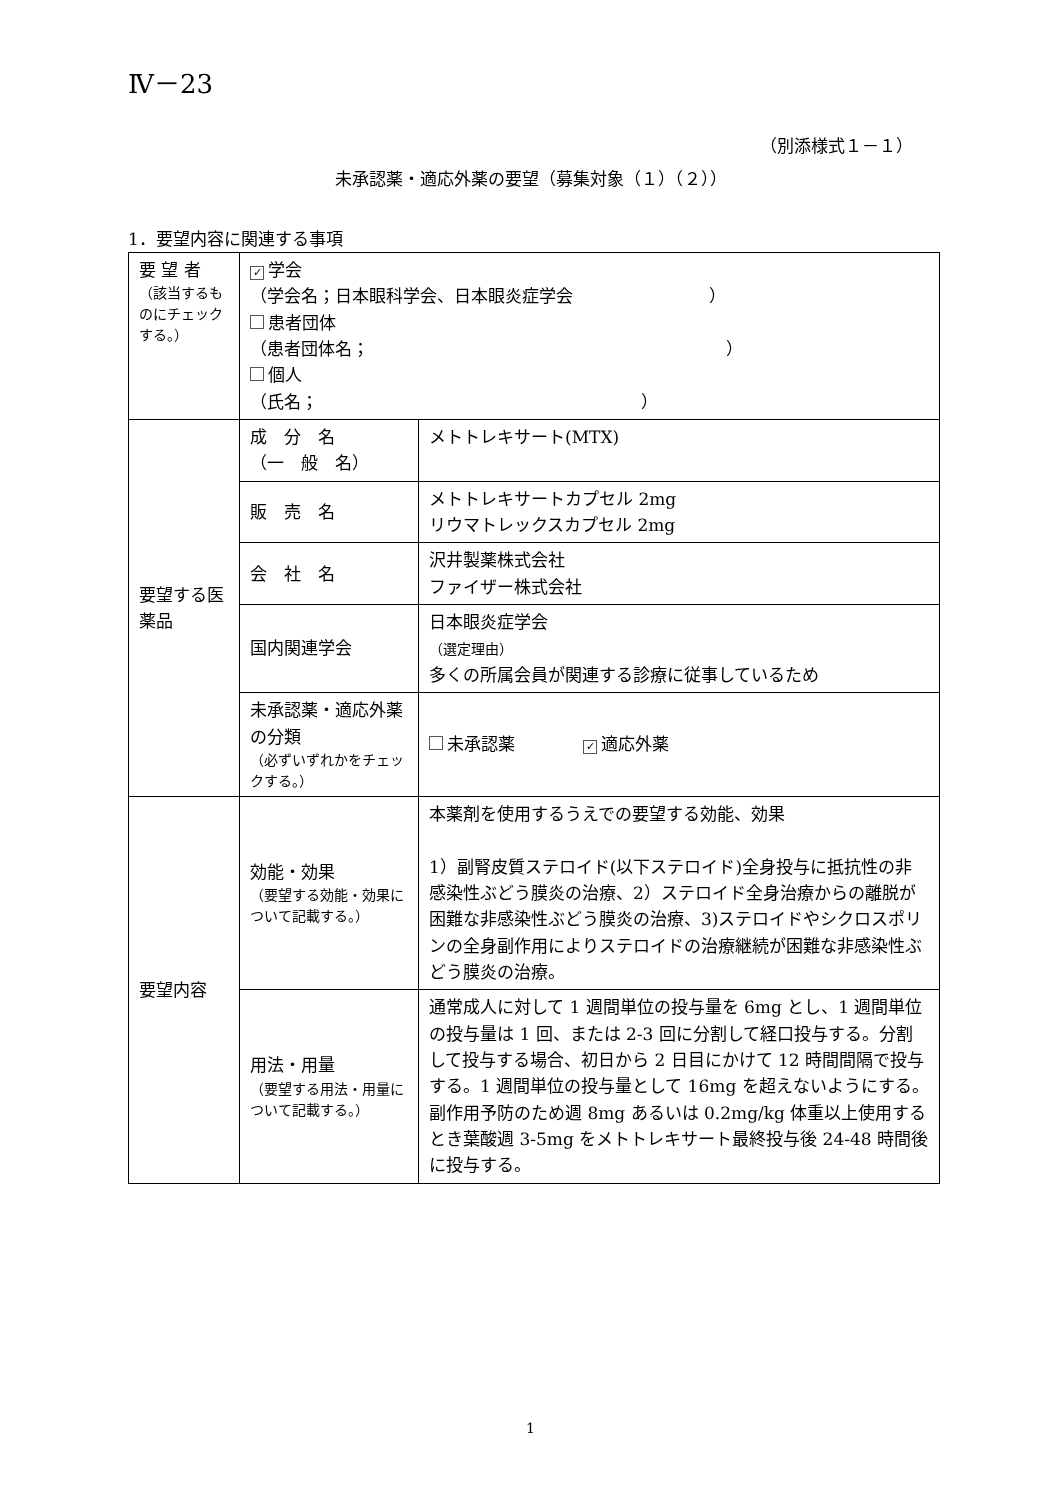Ⅳ－23
（別添様式１－１）
未承認薬・適応外薬の要望（募集対象（１）（２））
1．要望内容に関連する事項
| 要 望 者 （該当するものにチェックする。） | ✓ 学会 （学会名；日本眼科学会、日本眼炎症学会 ） 患者団体 （患者団体名； ） 個人 （氏名； ） | |
| 要望する医薬品 | 成 分 名 （一 般 名） | メトトレキサート(MTX) |
| | 販 売 名 | メトトレキサートカプセル 2mg リウマトレックスカプセル 2mg |
| | 会 社 名 | 沢井製薬株式会社 ファイザー株式会社 |
| | 国内関連学会 | 日本眼炎症学会 （選定理由） 多くの所属会員が関連する診療に従事しているため |
| | 未承認薬・適応外薬の分類 （必ずいずれかをチェックする。） | 未承認薬 ✓ 適応外薬 |
| 要望内容 | 効能・効果 （要望する効能・効果について記載する。） | 本薬剤を使用するうえでの要望する効能、効果 1）副腎皮質ステロイド(以下ステロイド)全身投与に抵抗性の非感染性ぶどう膜炎の治療、2）ステロイド全身治療からの離脱が困難な非感染性ぶどう膜炎の治療、3)ステロイドやシクロスポリンの全身副作用によりステロイドの治療継続が困難な非感染性ぶどう膜炎の治療。 |
| | 用法・用量 （要望する用法・用量について記載する。） | 通常成人に対して 1 週間単位の投与量を 6mg とし、1 週間単位の投与量は 1 回、または 2-3 回に分割して経口投与する。分割して投与する場合、初日から 2 日目にかけて 12 時間間隔で投与する。1 週間単位の投与量として 16mg を超えないようにする。副作用予防のため週 8mg あるいは 0.2mg/kg 体重以上使用するとき葉酸週 3-5mg をメトトレキサート最終投与後 24-48 時間後に投与する。 |
1